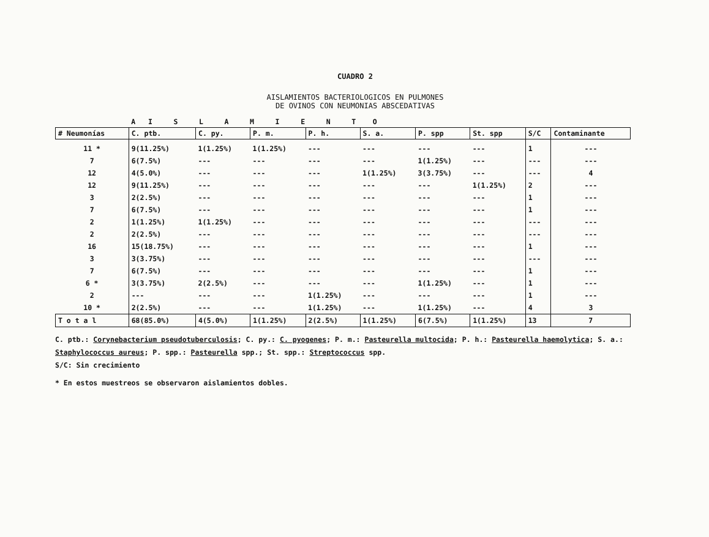CUADRO 2
AISLAMIENTOS BACTERIOLOGICOS EN PULMONES
DE OVINOS CON NEUMONIAS ABSCEDATIVAS
| | A I S L A M I E N T O | | | | | | | | |
| --- | --- | --- | --- | --- | --- | --- | --- | --- | --- |
| # Neumonías | C. ptb. | C. py. | P. m. | P. h. | S. a. | P. spp | St. spp | S/C | Contaminante |
| 11 * | 9(11.25%) | 1(1.25%) | 1(1.25%) | --- | --- | --- | --- | 1 | --- |
| 7 | 6(7.5%) | --- | --- | --- | --- | 1(1.25%) | --- | --- | --- |
| 12 | 4(5.0%) | --- | --- | --- | 1(1.25%) | 3(3.75%) | --- | --- | 4 |
| 12 | 9(11.25%) | --- | --- | --- | --- | --- | 1(1.25%) | 2 | --- |
| 3 | 2(2.5%) | --- | --- | --- | --- | --- | --- | 1 | --- |
| 7 | 6(7.5%) | --- | --- | --- | --- | --- | --- | 1 | --- |
| 2 | 1(1.25%) | 1(1.25%) | --- | --- | --- | --- | --- | --- | --- |
| 2 | 2(2.5%) | --- | --- | --- | --- | --- | --- | --- | --- |
| 16 | 15(18.75%) | --- | --- | --- | --- | --- | --- | 1 | --- |
| 3 | 3(3.75%) | --- | --- | --- | --- | --- | --- | --- | --- |
| 7 | 6(7.5%) | --- | --- | --- | --- | --- | --- | 1 | --- |
| 6 * | 3(3.75%) | 2(2.5%) | --- | --- | --- | 1(1.25%) | --- | 1 | --- |
| 2 | --- | --- | --- | 1(1.25%) | --- | --- | --- | 1 | --- |
| 10 * | 2(2.5%) | --- | --- | 1(1.25%) | --- | 1(1.25%) | --- | 4 | 3 |
| T o t a l | 68(85.0%) | 4(5.0%) | 1(1.25%) | 2(2.5%) | 1(1.25%) | 6(7.5%) | 1(1.25%) | 13 | 7 |
C. ptb.: Corynebacterium pseudotuberculosis; C. py.: C. pyogenes; P. m.: Pasteurella multocida; P. h.: Pasteurella haemolytica; S. a.: Staphylococcus aureus; P. spp.: Pasteurella spp.; St. spp.: Streptococcus spp.
S/C: Sin crecimiento
* En estos muestreos se observaron aislamientos dobles.